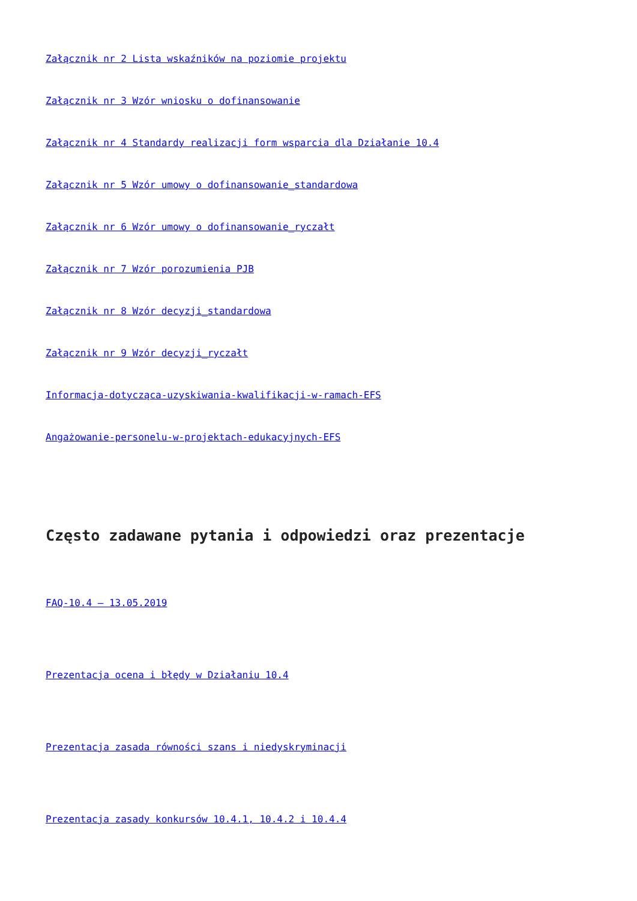Załącznik nr 2 Lista wskaźników na poziomie projektu
Załącznik nr 3 Wzór wniosku o dofinansowanie
Załącznik nr 4 Standardy realizacji form wsparcia dla Działanie 10.4
Załącznik nr 5 Wzór umowy o dofinansowanie_standardowa
Załącznik nr 6 Wzór umowy o dofinansowanie_ryczałt
Załącznik nr 7 Wzór porozumienia PJB
Załącznik nr 8 Wzór decyzji_standardowa
Załącznik nr 9 Wzór decyzji_ryczałt
Informacja-dotycząca-uzyskiwania-kwalifikacji-w-ramach-EFS
Angażowanie-personelu-w-projektach-edukacyjnych-EFS
Często zadawane pytania i odpowiedzi oraz prezentacje
FAQ-10.4 – 13.05.2019
Prezentacja ocena i błędy w Działaniu 10.4
Prezentacja zasada równości szans i niedyskryminacji
Prezentacja zasady konkursów 10.4.1, 10.4.2 i 10.4.4